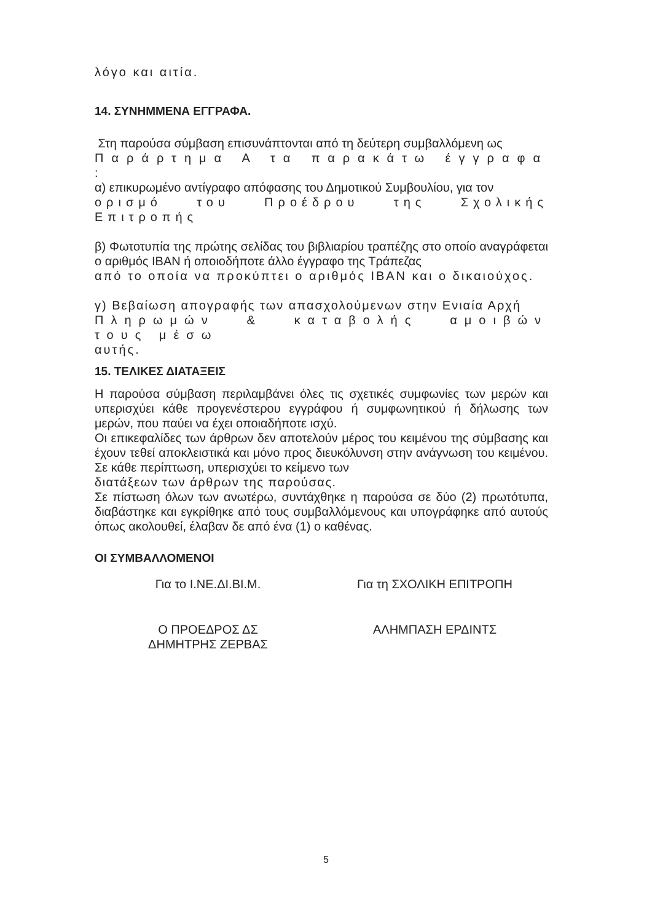λόγο και αιτία.
14. ΣΥΝΗΜΜΕΝΑ ΕΓΓΡΑΦΑ.
Στη παρούσα σύμβαση επισυνάπτονται από τη δεύτερη συμβαλλόμενη ως
Παράρτημα Α τα παρακάτω έγγραφα :
α) επικυρωμένο αντίγραφο απόφασης του Δημοτικού Συμβουλίου, για τον
ορισμό του Προέδρου της Σχολικής Επιτροπής
β) Φωτοτυπία της πρώτης σελίδας του βιβλιαρίου τραπέζης στο οποίο αναγράφεται ο αριθμός IBAN ή οποιοδήποτε άλλο έγγραφο της Τράπεζας
από το οποία να προκύπτει ο αριθμός IBAN και ο δικαιούχος.
γ) Βεβαίωση απογραφής των απασχολούμενων στην Ενιαία Αρχή
Πληρωμών & καταβολής αμοιβών τους μέσω
αυτής.
15. ΤΕΛΙΚΕΣ ΔΙΑΤΑΞΕΙΣ
Η παρούσα σύμβαση περιλαμβάνει όλες τις σχετικές συμφωνίες των μερών και υπερισχύει κάθε προγενέστερου εγγράφου ή συμφωνητικού ή δήλωσης των μερών, που παύει να έχει οποιαδήποτε ισχύ.
Οι επικεφαλίδες των άρθρων δεν αποτελούν μέρος του κειμένου της σύμβασης και έχουν τεθεί αποκλειστικά και μόνο προς διευκόλυνση στην ανάγνωση του κειμένου. Σε κάθε περίπτωση, υπερισχύει το κείμενο των
διατάξεων των άρθρων της παρούσας.
Σε πίστωση όλων των ανωτέρω, συντάχθηκε η παρούσα σε δύο (2) πρωτότυπα, διαβάστηκε και εγκρίθηκε από τους συμβαλλόμενους και υπογράφηκε από αυτούς όπως ακολουθεί, έλαβαν δε από ένα (1) ο καθένας.
ΟΙ ΣΥΜΒΑΛΛΟΜΕΝΟΙ
Για το Ι.ΝΕ.ΔΙ.ΒΙ.Μ. Για τη ΣΧΟΛΙΚΗ ΕΠΙΤΡΟΠΗ
Ο ΠΡΟΕΔΡΟΣ ΔΣ
ΔΗΜΗΤΡΗΣ ΖΕΡΒΑΣ
ΑΛΗΜΠΑΣΗ ΕΡΔΙΝΤΣ
5